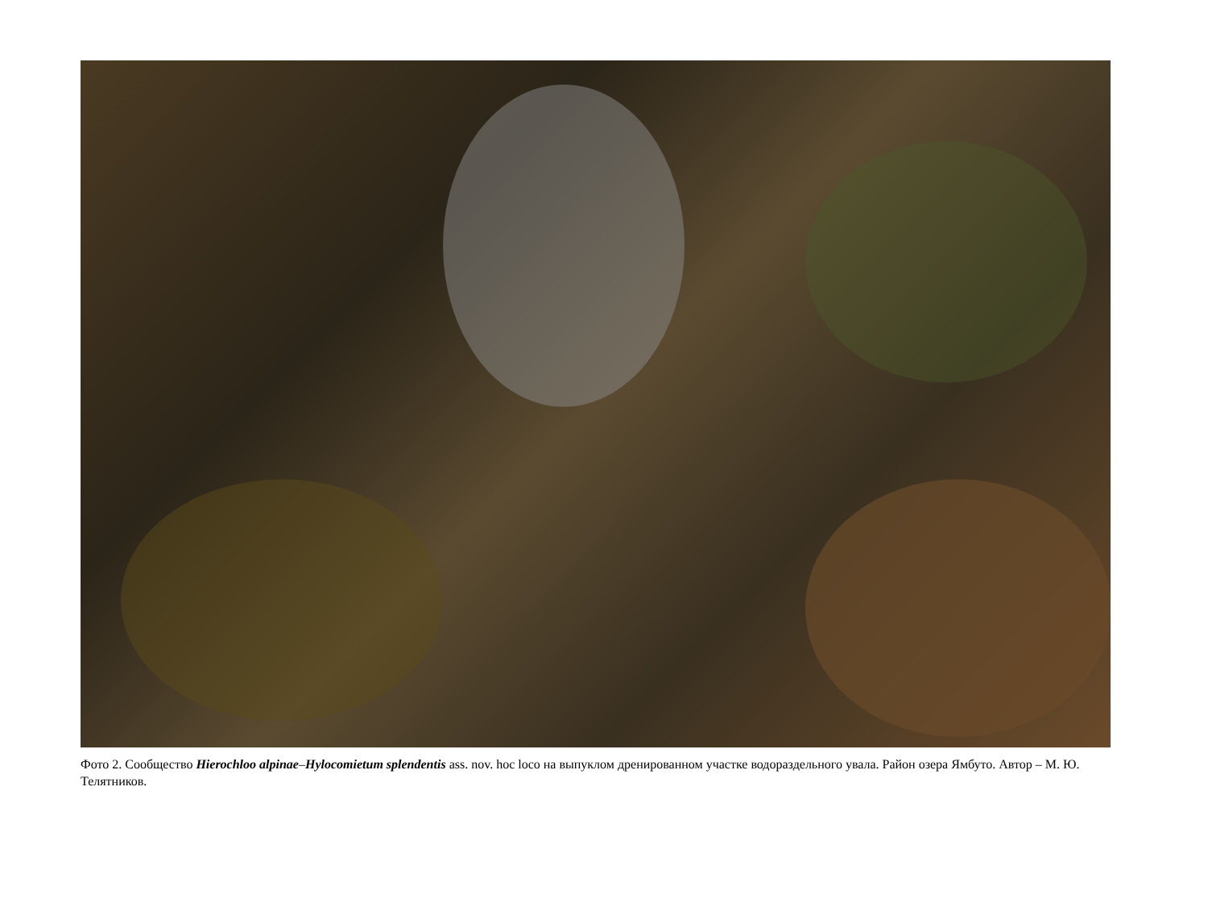Фото 2. Сообщество Hierochloo alpinae–Hylocomietum splendentis ass. nov. hoc loco на выпуклом дренированном участке водораздельного увала. Район озера Ямбуто. Автор – М. Ю. Телятников.